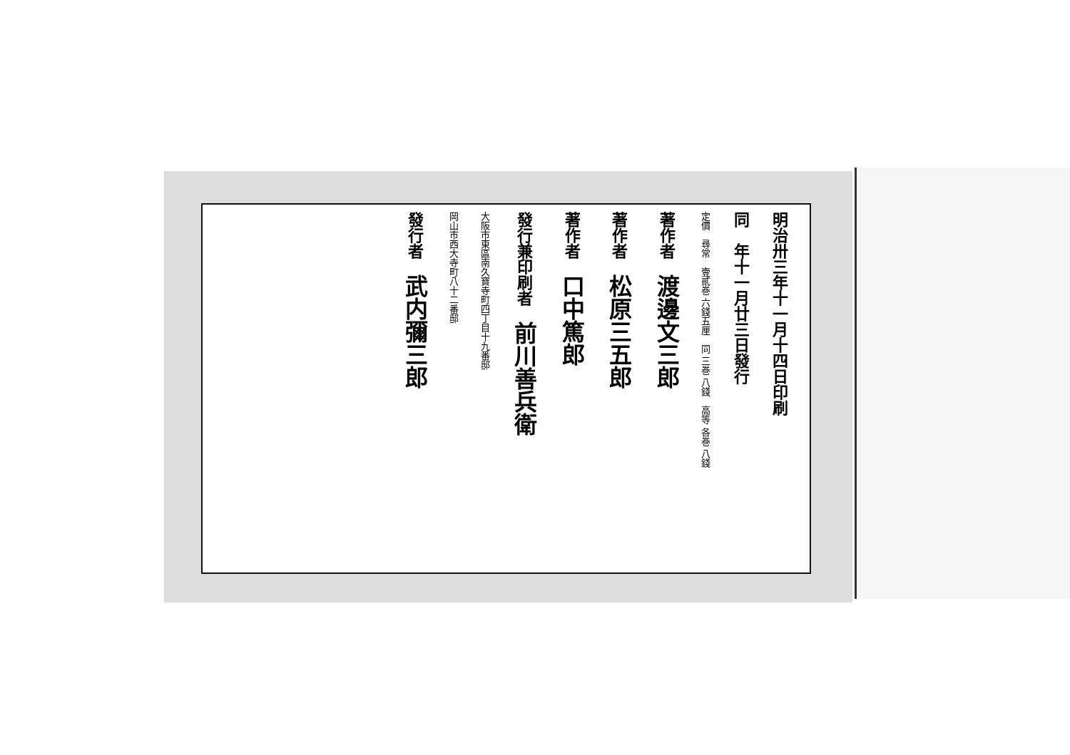明治卅三年十一月十四日印刷
同　年十一月廿三日發行
定價　尋常　壹貳巻 六錢五厘　同 三巻 八錢　高等 各巻 八錢
著作者　渡邊文三郎
著作者　松原三五郎
著作者　口中篤郎
發行兼印刷者　前川善兵衛
大阪市東區南久寶寺町四丁目十九番邸
岡山市西大寺町八十二番邸
發行者　武内彌三郎